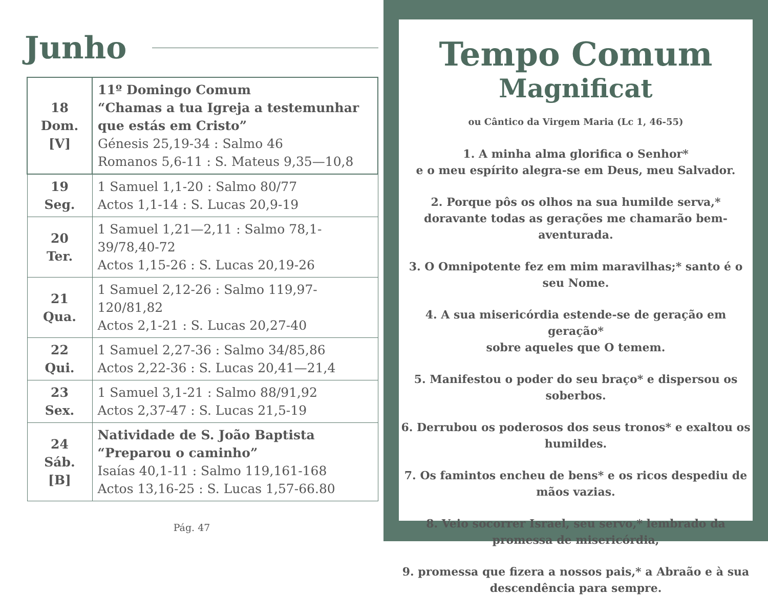Junho
| 18 Dom. [V] | 11º Domingo Comum “Chamas a tua Igreja a testemunhar que estás em Cristo” Génesis 25,19-34 : Salmo 46 Romanos 5,6-11 : S. Mateus 9,35—10,8 |
| 19 Seg. | 1 Samuel 1,1-20 : Salmo 80/77 Actos 1,1-14 : S. Lucas 20,9-19 |
| 20 Ter. | 1 Samuel 1,21—2,11 : Salmo 78,1-39/78,40-72 Actos 1,15-26 : S. Lucas 20,19-26 |
| 21 Qua. | 1 Samuel 2,12-26 : Salmo 119,97-120/81,82 Actos 2,1-21 : S. Lucas 20,27-40 |
| 22 Qui. | 1 Samuel 2,27-36 : Salmo 34/85,86 Actos 2,22-36 : S. Lucas 20,41—21,4 |
| 23 Sex. | 1 Samuel 3,1-21 : Salmo 88/91,92 Actos 2,37-47 : S. Lucas 21,5-19 |
| 24 Sáb. [B] | Natividade de S. João Baptista “Preparou o caminho” Isaías 40,1-11 : Salmo 119,161-168 Actos 13,16-25 : S. Lucas 1,57-66.80 |
Pág. 47
Tempo Comum
Magnificat
ou Cântico da Virgem Maria (Lc 1, 46-55)
1. A minha alma glorifica o Senhor*
e o meu espírito alegra-se em Deus, meu Salvador.
2. Porque pôs os olhos na sua humilde serva,*
doravante todas as gerações me chamarão bem-aventurada.
3. O Omnipotente fez em mim maravilhas;* santo é o seu Nome.
4. A sua misericórdia estende-se de geração em geração*
sobre aqueles que O temem.
5. Manifestou o poder do seu braço* e dispersou os soberbos.
6. Derrubou os poderosos dos seus tronos* e exaltou os humildes.
7. Os famintos encheu de bens* e os ricos despediu de mãos vazias.
8. Veio socorrer Israel, seu servo,* lembrado da promessa de misericórdia,
9. promessa que fizera a nossos pais,* a Abraão e à sua descendência para sempre.